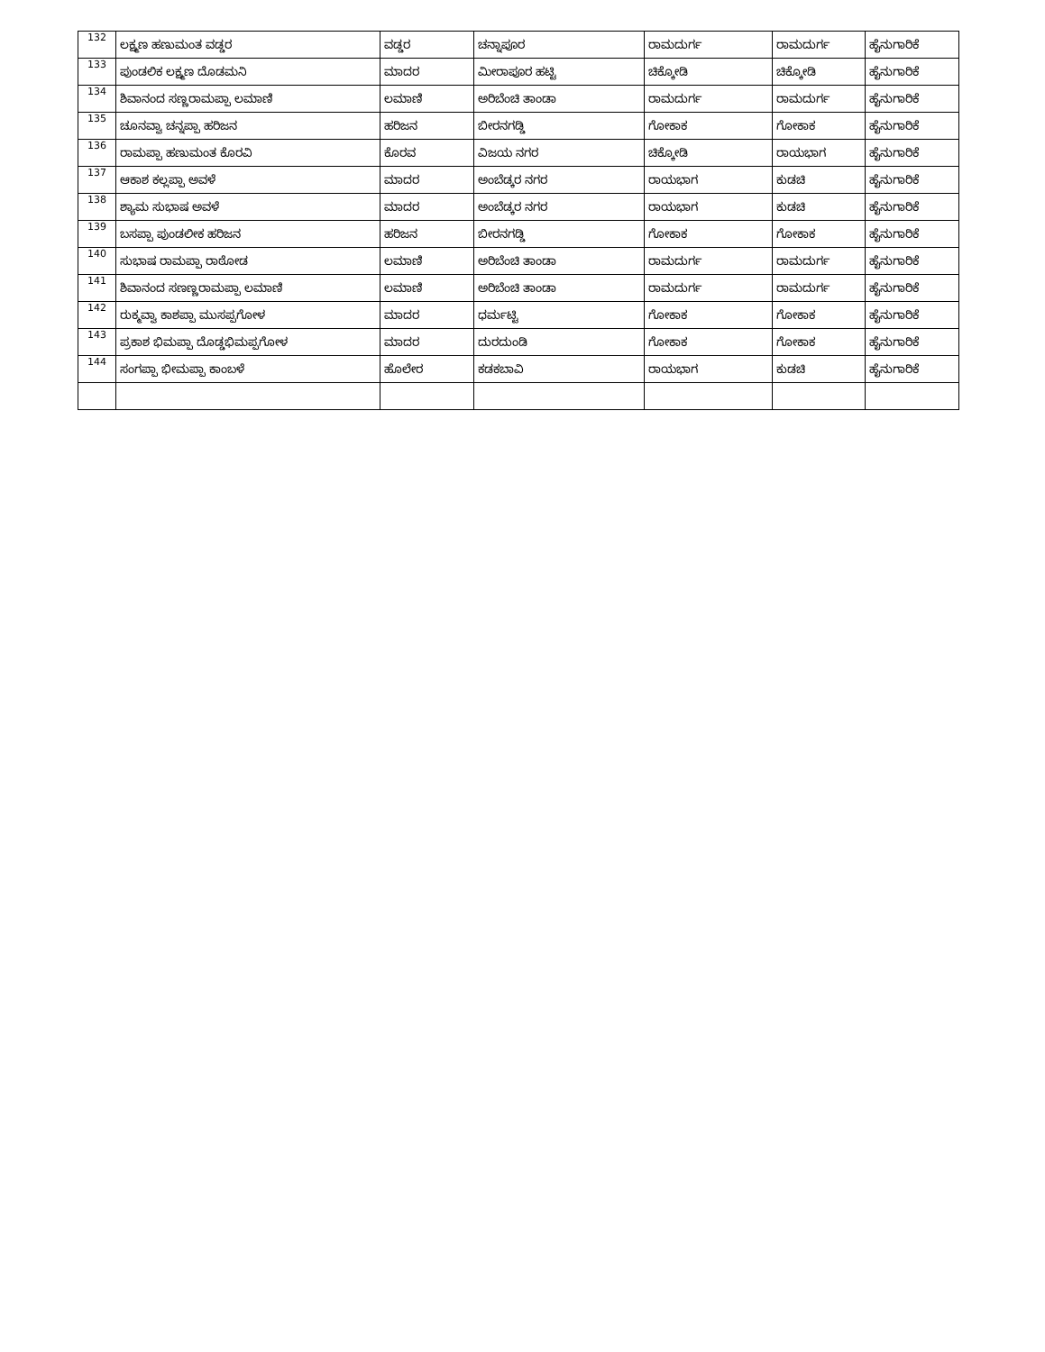| 132 | ಲಕ್ಷ್ಮಣ ಹಣುಮಂತ ವಡ್ಡರ | ವಡ್ಡರ | ಚನ್ನಾಪೂರ | ರಾಮದುರ್ಗ | ರಾಮದುರ್ಗ | ಹೈನುಗಾರಿಕೆ |
| 133 | ಪುಂಡಲಿಕ ಲಕ್ಷ್ಮಣ ದೊಡಮನಿ | ಮಾದರ | ಮೀರಾಪೂರ ಹಟ್ಟಿ | ಚಿಕ್ಕೋಡಿ | ಚಿಕ್ಕೋಡಿ | ಹೈನುಗಾರಿಕೆ |
| 134 | ಶಿವಾನಂದ ಸಣ್ಣರಾಮಪ್ಪಾ ಲಮಾಣಿ | ಲಮಾಣಿ | ಅರಿಬೆಂಚಿ ತಾಂಡಾ | ರಾಮದುರ್ಗ | ರಾಮದುರ್ಗ | ಹೈನುಗಾರಿಕೆ |
| 135 | ಚೂನವ್ವಾ ಚನ್ನಪ್ಪಾ ಹರಿಜನ | ಹರಿಜನ | ಬೀರನಗಡ್ಡಿ | ಗೋಕಾಕ | ಗೋಕಾಕ | ಹೈನುಗಾರಿಕೆ |
| 136 | ರಾಮಪ್ಪಾ ಹಣುಮಂತ ಕೊರವಿ | ಕೊರವ | ವಿಜಯ ನಗರ | ಚಿಕ್ಕೋಡಿ | ರಾಯಭಾಗ | ಹೈನುಗಾರಿಕೆ |
| 137 | ಆಕಾಶ ಕಲ್ಲಪ್ಪಾ ಅವಳೆ | ಮಾದರ | ಅಂಬೆಡ್ಕರ ನಗರ | ರಾಯಭಾಗ | ಕುಡಚಿ | ಹೈನುಗಾರಿಕೆ |
| 138 | ಶ್ಯಾಮ ಸುಭಾಷ ಅವಳೆ | ಮಾದರ | ಅಂಬೆಡ್ಕರ ನಗರ | ರಾಯಭಾಗ | ಕುಡಚಿ | ಹೈನುಗಾರಿಕೆ |
| 139 | ಬಸಪ್ಪಾ ಪುಂಡಲೀಕ ಹರಿಜನ | ಹರಿಜನ | ಬೀರನಗಡ್ಡಿ | ಗೋಕಾಕ | ಗೋಕಾಕ | ಹೈನುಗಾರಿಕೆ |
| 140 | ಸುಭಾಷ ರಾಮಪ್ಪಾ ರಾಠೋಡ | ಲಮಾಣಿ | ಅರಿಬೆಂಚಿ ತಾಂಡಾ | ರಾಮದುರ್ಗ | ರಾಮದುರ್ಗ | ಹೈನುಗಾರಿಕೆ |
| 141 | ಶಿವಾನಂದ ಸಣಣ್ಣರಾಮಪ್ಪಾ ಲಮಾಣಿ | ಲಮಾಣಿ | ಅರಿಬೆಂಚಿ ತಾಂಡಾ | ರಾಮದುರ್ಗ | ರಾಮದುರ್ಗ | ಹೈನುಗಾರಿಕೆ |
| 142 | ರುಕ್ಮವ್ವಾ ಕಾಶಪ್ಪಾ ಮುಸಪ್ಪಗೋಳ | ಮಾದರ | ಧರ್ಮಟ್ಟಿ | ಗೋಕಾಕ | ಗೋಕಾಕ | ಹೈನುಗಾರಿಕೆ |
| 143 | ಪ್ರಕಾಶ ಭಿಮಪ್ಪಾ ದೊಡ್ಡಭಿಮಪ್ಪಗೋಳ | ಮಾದರ | ದುರದುಂಡಿ | ಗೋಕಾಕ | ಗೋಕಾಕ | ಹೈನುಗಾರಿಕೆ |
| 144 | ಸಂಗಪ್ಪಾ ಭೀಮಪ್ಪಾ ಕಾಂಬಳೆ | ಹೊಲೇರ | ಕಡಕಬಾವಿ | ರಾಯಭಾಗ | ಕುಡಚಿ | ಹೈನುಗಾರಿಕೆ |